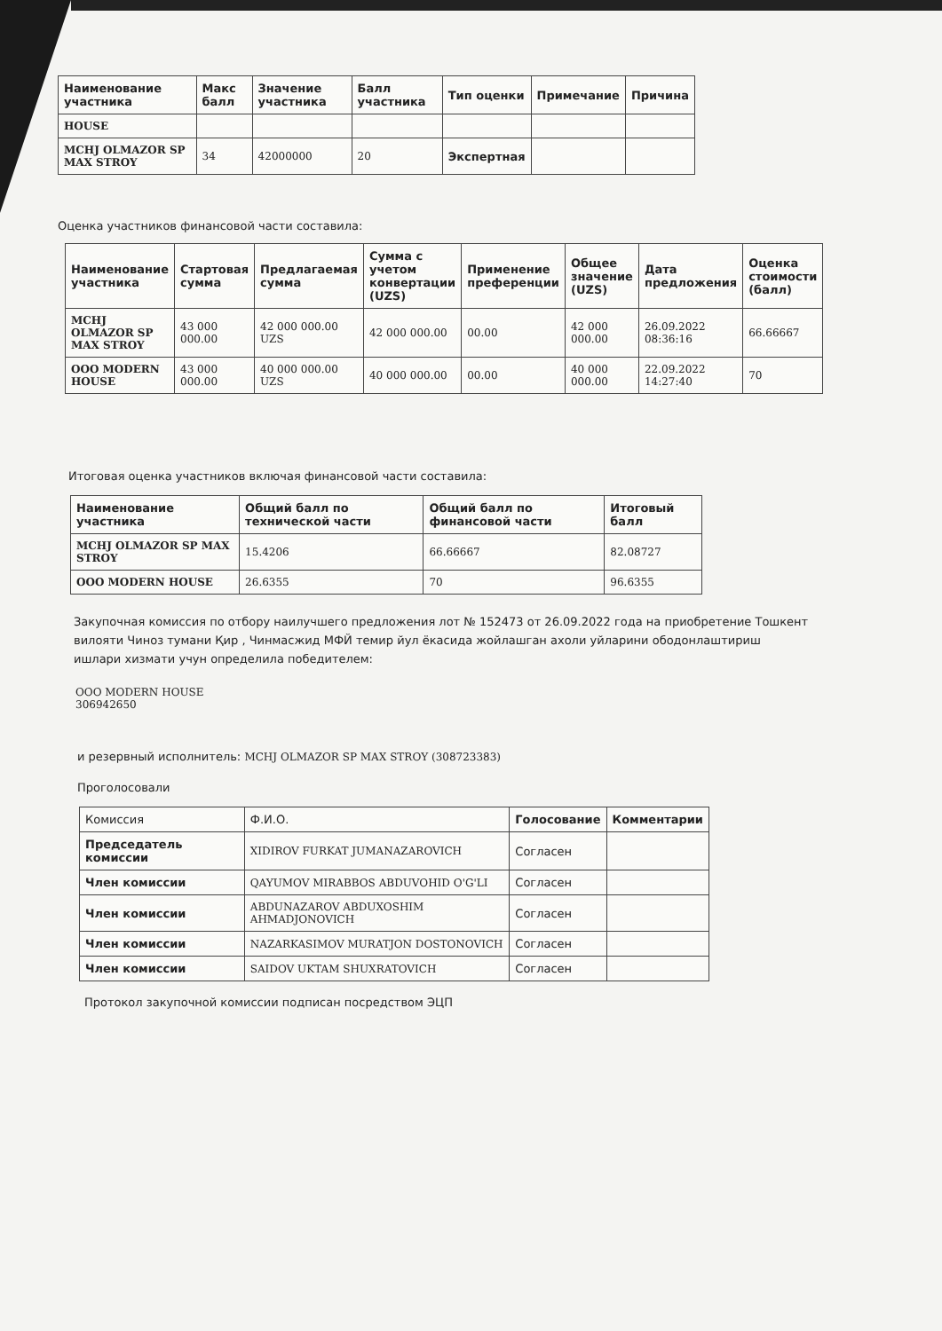| Наименование участника | Макс балл | Значение участника | Балл участника | Тип оценки | Примечание | Причина |
| --- | --- | --- | --- | --- | --- | --- |
| HOUSE | | | | | | |
| MCHJ OLMAZOR SP MAX STROY | 34 | 42000000 | 20 | Экспертная | | |
Оценка участников финансовой части составила:
| Наименование участника | Стартовая сумма | Предлагаемая сумма | Сумма с учетом конвертации (UZS) | Применение преференции | Общее значение (UZS) | Дата предложения | Оценка стоимости (балл) |
| --- | --- | --- | --- | --- | --- | --- | --- |
| MCHJ OLMAZOR SP MAX STROY | 43 000 000.00 | 42 000 000.00 UZS | 42 000 000.00 | 00.00 | 42 000 000.00 | 26.09.2022 08:36:16 | 66.66667 |
| OOO MODERN HOUSE | 43 000 000.00 | 40 000 000.00 UZS | 40 000 000.00 | 00.00 | 40 000 000.00 | 22.09.2022 14:27:40 | 70 |
Итоговая оценка участников включая финансовой части составила:
| Наименование участника | Общий балл по технической части | Общий балл по финансовой части | Итоговый балл |
| --- | --- | --- | --- |
| MCHJ OLMAZOR SP MAX STROY | 15.4206 | 66.66667 | 82.08727 |
| OOO MODERN HOUSE | 26.6355 | 70 | 96.6355 |
Закупочная комиссия по отбору наилучшего предложения лот № 152473 от 26.09.2022 года на приобретение Тошкент вилояти Чиноз тумани Қир , Чинмасжид МФЙ темир йул ёкасида жойлашган ахоли уйларини ободонлаштириш ишлари хизмати учун определила победителем:
OOO MODERN HOUSE
306942650
и резервный исполнитель: MCHJ OLMAZOR SP MAX STROY (308723383)
Проголосовали
| Комиссия | Ф.И.О. | Голосование | Комментарии |
| Председатель комиссии | XIDIROV FURKAT JUMANAZAROVICH | Согласен | |
| Член комиссии | QAYUMOV MIRABBOS ABDUVOHID O'G'LI | Согласен | |
| Член комиссии | ABDUNAZAROV ABDUXOSHIM AHMADJONOVICH | Согласен | |
| Член комиссии | NAZARKASIMOV MURATJON DOSTONOVICH | Согласен | |
| Член комиссии | SAIDOV UKTAM SHUXRATOVICH | Согласен | |
Протокол закупочной комиссии подписан посредством ЭЦП